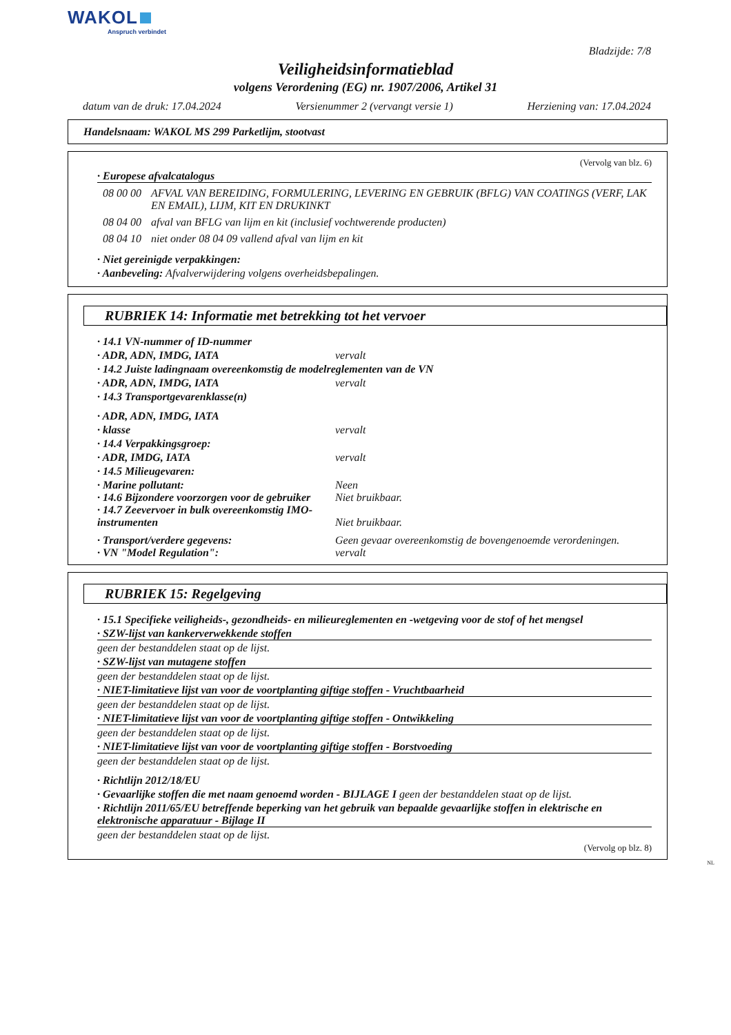WAKOL
Anspruch verbindet
Bladzijde: 7/8
Veiligheidsinformatieblad
volgens Verordening (EG) nr. 1907/2006, Artikel 31
datum van de druk: 17.04.2024 Versienummer 2 (vervangt versie 1) Herziening van: 17.04.2024
Handelsnaam: WAKOL MS 299 Parketlijm, stootvast
(Vervolg van blz. 6)
· Europese afvalcatalogus
08 00 00 AFVAL VAN BEREIDING, FORMULERING, LEVERING EN GEBRUIK (BFLG) VAN COATINGS (VERF, LAK EN EMAIL), LIJM, KIT EN DRUKINKT
08 04 00 afval van BFLG van lijm en kit (inclusief vochtwerende producten)
08 04 10 niet onder 08 04 09 vallend afval van lijm en kit
· Niet gereinigde verpakkingen:
· Aanbeveling: Afvalverwijdering volgens overheidsbepalingen.
RUBRIEK 14: Informatie met betrekking tot het vervoer
· 14.1 VN-nummer of ID-nummer
· ADR, ADN, IMDG, IATA vervalt
· 14.2 Juiste ladingnaam overeenkomstig de modelreglementen van de VN
· ADR, ADN, IMDG, IATA vervalt
· 14.3 Transportgevarenklasse(n)
· ADR, ADN, IMDG, IATA
· klasse vervalt
· 14.4 Verpakkingsgroep:
· ADR, IMDG, IATA vervalt
· 14.5 Milieugevaren:
· Marine pollutant: Neen
· 14.6 Bijzondere voorzorgen voor de gebruiker Niet bruikbaar.
· 14.7 Zeevervoer in bulk overeenkomstig IMO-instrumenten Niet bruikbaar.
· Transport/verdere gegevens: Geen gevaar overeenkomstig de bovengenoemde verordeningen.
· VN "Model Regulation": vervalt
RUBRIEK 15: Regelgeving
· 15.1 Specifieke veiligheids-, gezondheids- en milieureglementen en -wetgeving voor de stof of het mengsel
· SZW-lijst van kankerverwekkende stoffen
geen der bestanddelen staat op de lijst.
· SZW-lijst van mutagene stoffen
geen der bestanddelen staat op de lijst.
· NIET-limitatieve lijst van voor de voortplanting giftige stoffen - Vruchtbaarheid
geen der bestanddelen staat op de lijst.
· NIET-limitatieve lijst van voor de voortplanting giftige stoffen - Ontwikkeling
geen der bestanddelen staat op de lijst.
· NIET-limitatieve lijst van voor de voortplanting giftige stoffen - Borstvoeding
geen der bestanddelen staat op de lijst.
· Richtlijn 2012/18/EU
· Gevaarlijke stoffen die met naam genoemd worden - BIJLAGE I geen der bestanddelen staat op de lijst.
· Richtlijn 2011/65/EU betreffende beperking van het gebruik van bepaalde gevaarlijke stoffen in elektrische en elektronische apparatuur - Bijlage II
geen der bestanddelen staat op de lijst.
(Vervolg op blz. 8)
NL